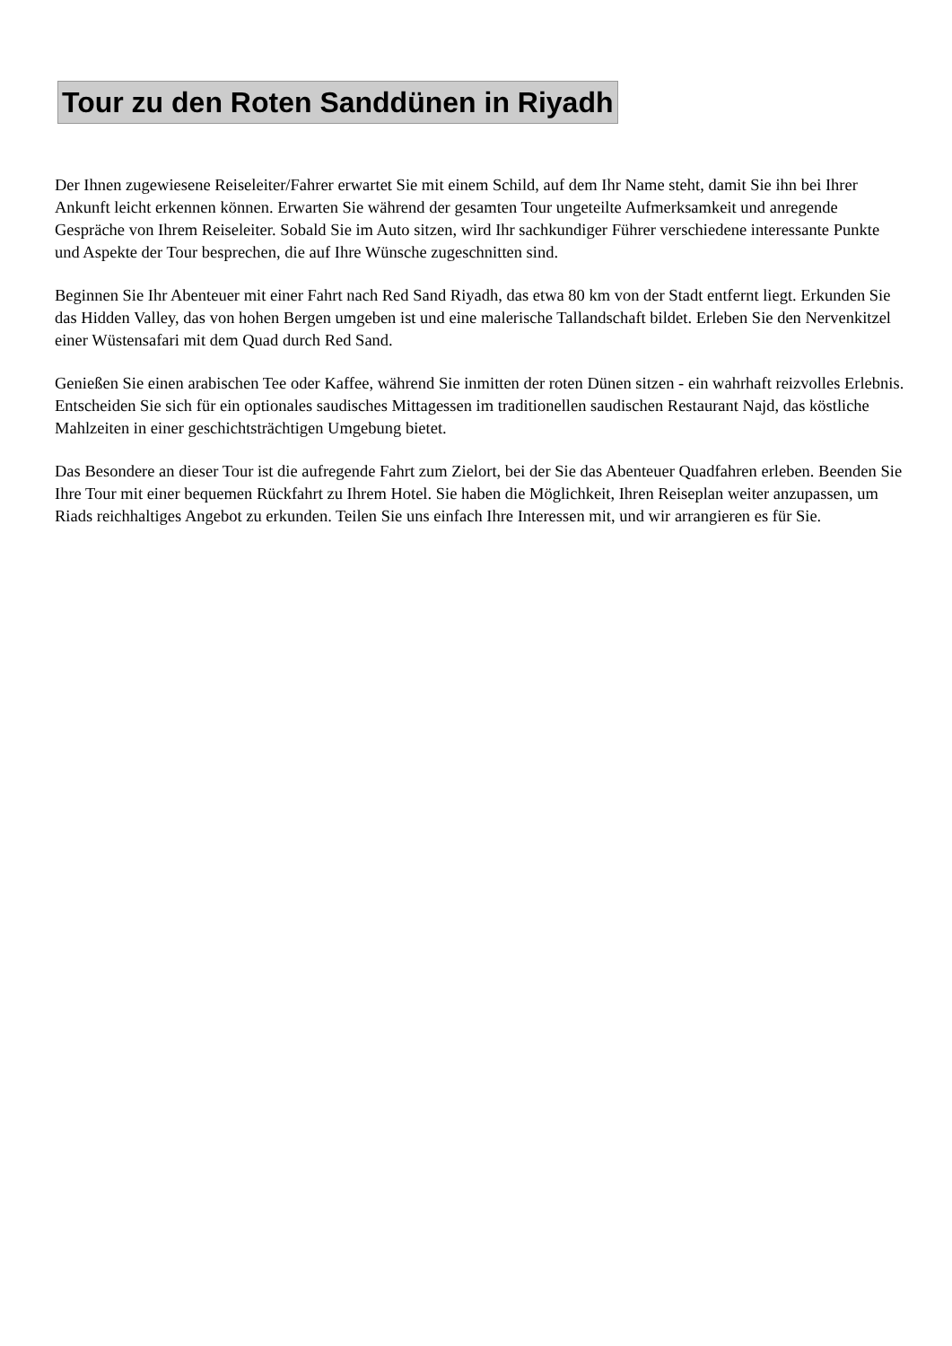Tour zu den Roten Sanddünen in Riyadh
Der Ihnen zugewiesene Reiseleiter/Fahrer erwartet Sie mit einem Schild, auf dem Ihr Name steht, damit Sie ihn bei Ihrer Ankunft leicht erkennen können. Erwarten Sie während der gesamten Tour ungeteilte Aufmerksamkeit und anregende Gespräche von Ihrem Reiseleiter. Sobald Sie im Auto sitzen, wird Ihr sachkundiger Führer verschiedene interessante Punkte und Aspekte der Tour besprechen, die auf Ihre Wünsche zugeschnitten sind.
Beginnen Sie Ihr Abenteuer mit einer Fahrt nach Red Sand Riyadh, das etwa 80 km von der Stadt entfernt liegt. Erkunden Sie das Hidden Valley, das von hohen Bergen umgeben ist und eine malerische Tallandschaft bildet. Erleben Sie den Nervenkitzel einer Wüstensafari mit dem Quad durch Red Sand.
Genießen Sie einen arabischen Tee oder Kaffee, während Sie inmitten der roten Dünen sitzen - ein wahrhaft reizvolles Erlebnis. Entscheiden Sie sich für ein optionales saudisches Mittagessen im traditionellen saudischen Restaurant Najd, das köstliche Mahlzeiten in einer geschichtsträchtigen Umgebung bietet.
Das Besondere an dieser Tour ist die aufregende Fahrt zum Zielort, bei der Sie das Abenteuer Quadfahren erleben. Beenden Sie Ihre Tour mit einer bequemen Rückfahrt zu Ihrem Hotel. Sie haben die Möglichkeit, Ihren Reiseplan weiter anzupassen, um Riads reichhaltiges Angebot zu erkunden. Teilen Sie uns einfach Ihre Interessen mit, und wir arrangieren es für Sie.